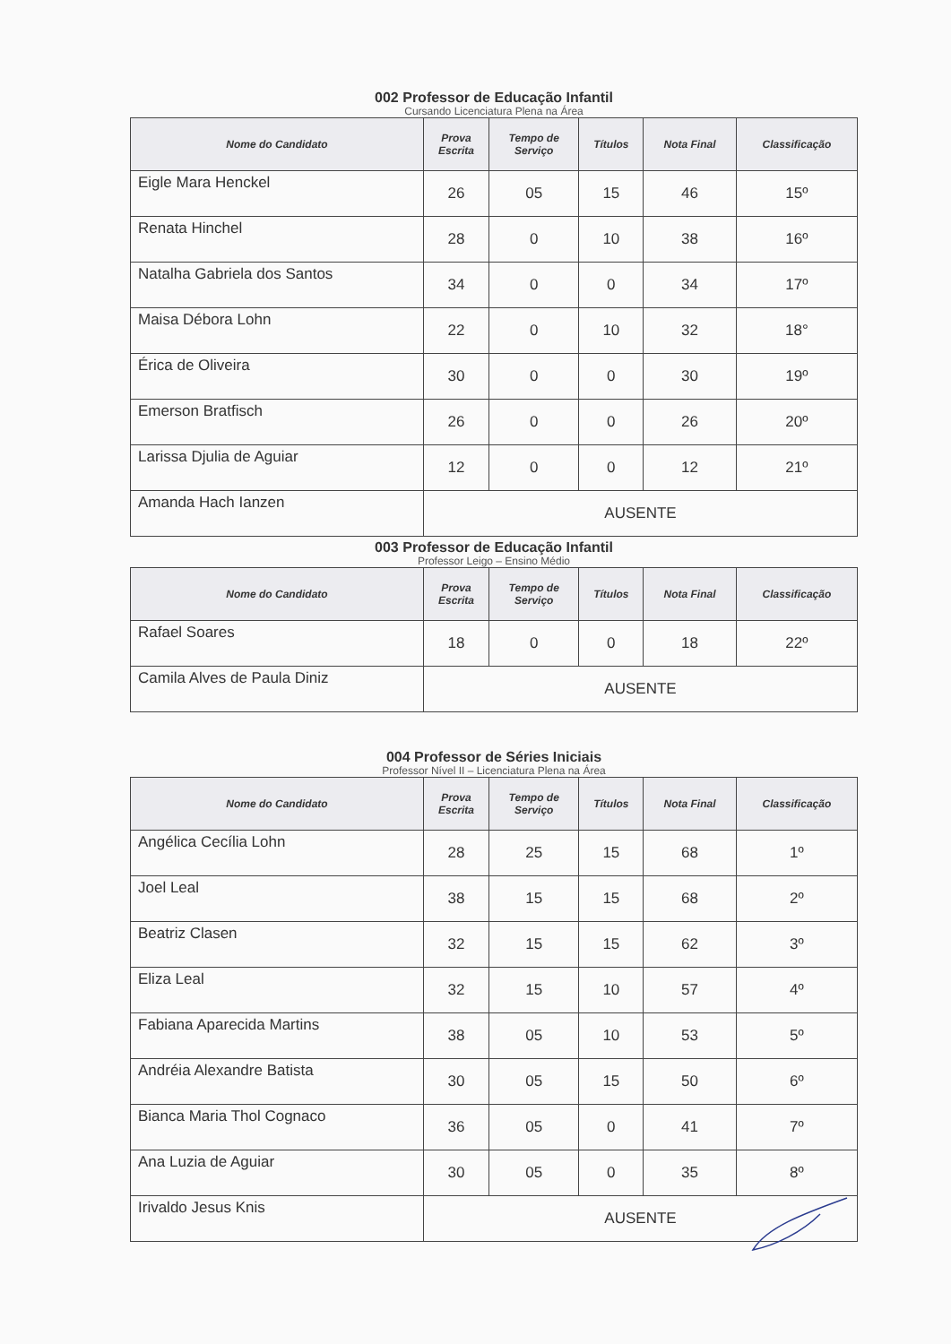002 Professor de Educação Infantil
Cursando Licenciatura Plena na Área
| Nome do Candidato | Prova Escrita | Tempo de Serviço | Títulos | Nota Final | Classificação |
| --- | --- | --- | --- | --- | --- |
| Eigle Mara Henckel | 26 | 05 | 15 | 46 | 15º |
| Renata Hinchel | 28 | 0 | 10 | 38 | 16º |
| Natalha Gabriela dos Santos | 34 | 0 | 0 | 34 | 17º |
| Maisa Débora Lohn | 22 | 0 | 10 | 32 | 18° |
| Érica de Oliveira | 30 | 0 | 0 | 30 | 19º |
| Emerson Bratfisch | 26 | 0 | 0 | 26 | 20º |
| Larissa Djulia de Aguiar | 12 | 0 | 0 | 12 | 21º |
| Amanda Hach Ianzen | AUSENTE | | | | |
003 Professor de Educação Infantil
Professor Leigo – Ensino Médio
| Nome do Candidato | Prova Escrita | Tempo de Serviço | Títulos | Nota Final | Classificação |
| --- | --- | --- | --- | --- | --- |
| Rafael Soares | 18 | 0 | 0 | 18 | 22º |
| Camila Alves de Paula Diniz | AUSENTE | | | | |
004 Professor de Séries Iniciais
Professor Nível II – Licenciatura Plena na Área
| Nome do Candidato | Prova Escrita | Tempo de Serviço | Títulos | Nota Final | Classificação |
| --- | --- | --- | --- | --- | --- |
| Angélica Cecília Lohn | 28 | 25 | 15 | 68 | 1º |
| Joel Leal | 38 | 15 | 15 | 68 | 2º |
| Beatriz Clasen | 32 | 15 | 15 | 62 | 3º |
| Eliza Leal | 32 | 15 | 10 | 57 | 4º |
| Fabiana Aparecida Martins | 38 | 05 | 10 | 53 | 5º |
| Andréia Alexandre Batista | 30 | 05 | 15 | 50 | 6º |
| Bianca Maria Thol Cognaco | 36 | 05 | 0 | 41 | 7º |
| Ana Luzia de Aguiar | 30 | 05 | 0 | 35 | 8º |
| Irivaldo Jesus Knis | AUSENTE | | | | |